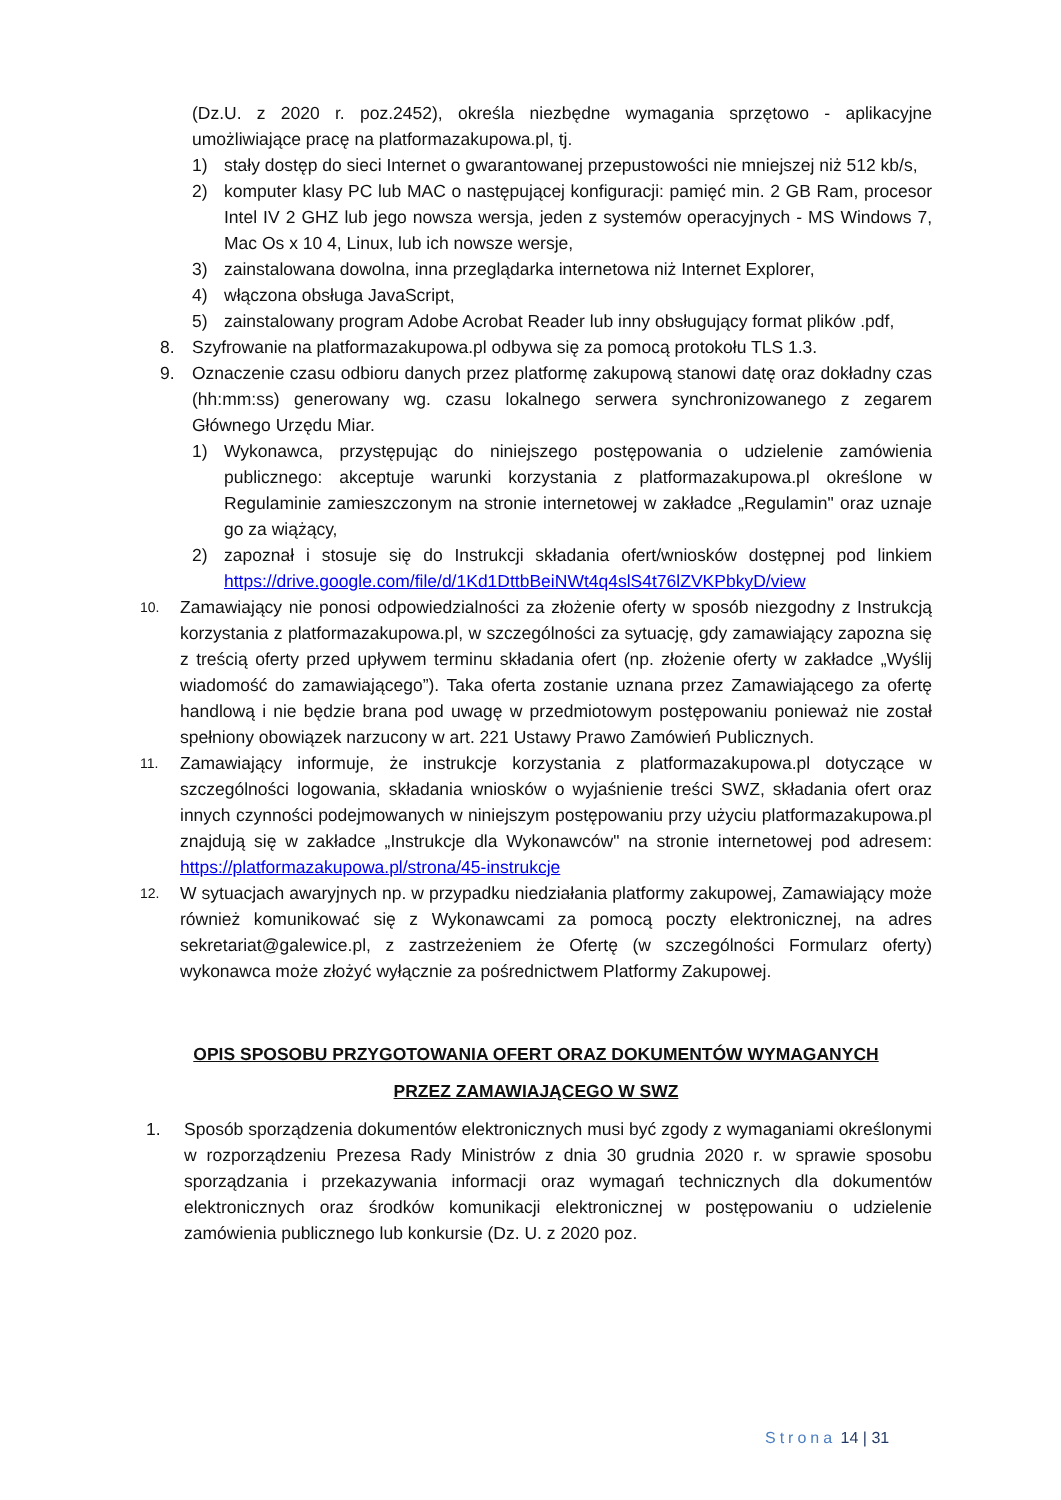(Dz.U. z 2020 r. poz.2452), określa niezbędne wymagania sprzętowo - aplikacyjne umożliwiające pracę na platformazakupowa.pl, tj.
1) stały dostęp do sieci Internet o gwarantowanej przepustowości nie mniejszej niż 512 kb/s,
2) komputer klasy PC lub MAC o następującej konfiguracji: pamięć min. 2 GB Ram, procesor Intel IV 2 GHZ lub jego nowsza wersja, jeden z systemów operacyjnych - MS Windows 7, Mac Os x 10 4, Linux, lub ich nowsze wersje,
3) zainstalowana dowolna, inna przeglądarka internetowa niż Internet Explorer,
4) włączona obsługa JavaScript,
5) zainstalowany program Adobe Acrobat Reader lub inny obsługujący format plików .pdf,
8. Szyfrowanie na platformazakupowa.pl odbywa się za pomocą protokołu TLS 1.3.
9. Oznaczenie czasu odbioru danych przez platformę zakupową stanowi datę oraz dokładny czas (hh:mm:ss) generowany wg. czasu lokalnego serwera synchronizowanego z zegarem Głównego Urzędu Miar.
1) Wykonawca, przystępując do niniejszego postępowania o udzielenie zamówienia publicznego: akceptuje warunki korzystania z platformazakupowa.pl określone w Regulaminie zamieszczonym na stronie internetowej w zakładce „Regulamin" oraz uznaje go za wiążący,
2) zapoznał i stosuje się do Instrukcji składania ofert/wniosków dostępnej pod linkiem https://drive.google.com/file/d/1Kd1DttbBeiNWt4q4slS4t76lZVKPbkyD/view
10. Zamawiający nie ponosi odpowiedzialności za złożenie oferty w sposób niezgodny z Instrukcją korzystania z platformazakupowa.pl, w szczególności za sytuację, gdy zamawiający zapozna się z treścią oferty przed upływem terminu składania ofert (np. złożenie oferty w zakładce „Wyślij wiadomość do zamawiającego”). Taka oferta zostanie uznana przez Zamawiającego za ofertę handlową i nie będzie brana pod uwagę w przedmiotowym postępowaniu ponieważ nie został spełniony obowiązek narzucony w art. 221 Ustawy Prawo Zamówień Publicznych.
11. Zamawiający informuje, że instrukcje korzystania z platformazakupowa.pl dotyczące w szczególności logowania, składania wniosków o wyjaśnienie treści SWZ, składania ofert oraz innych czynności podejmowanych w niniejszym postępowaniu przy użyciu platformazakupowa.pl znajdują się w zakładce „Instrukcje dla Wykonawców" na stronie internetowej pod adresem: https://platformazakupowa.pl/strona/45-instrukcje
12. W sytuacjach awaryjnych np. w przypadku niedziałania platformy zakupowej, Zamawiający może również komunikować się z Wykonawcami za pomocą poczty elektronicznej, na adres sekretariat@galewice.pl, z zastrzeżeniem że Ofertę (w szczególności Formularz oferty) wykonawca może złożyć wyłącznie za pośrednictwem Platformy Zakupowej.
OPIS SPOSOBU PRZYGOTOWANIA OFERT ORAZ DOKUMENTÓW WYMAGANYCH
PRZEZ ZAMAWIAJĄCEGO W SWZ
1. Sposób sporządzenia dokumentów elektronicznych musi być zgody z wymaganiami określonymi w rozporządzeniu Prezesa Rady Ministrów z dnia 30 grudnia 2020 r. w sprawie sposobu sporządzania i przekazywania informacji oraz wymagań technicznych dla dokumentów elektronicznych oraz środków komunikacji elektronicznej w postępowaniu o udzielenie zamówienia publicznego lub konkursie (Dz. U. z 2020 poz.
Strona 14 | 31